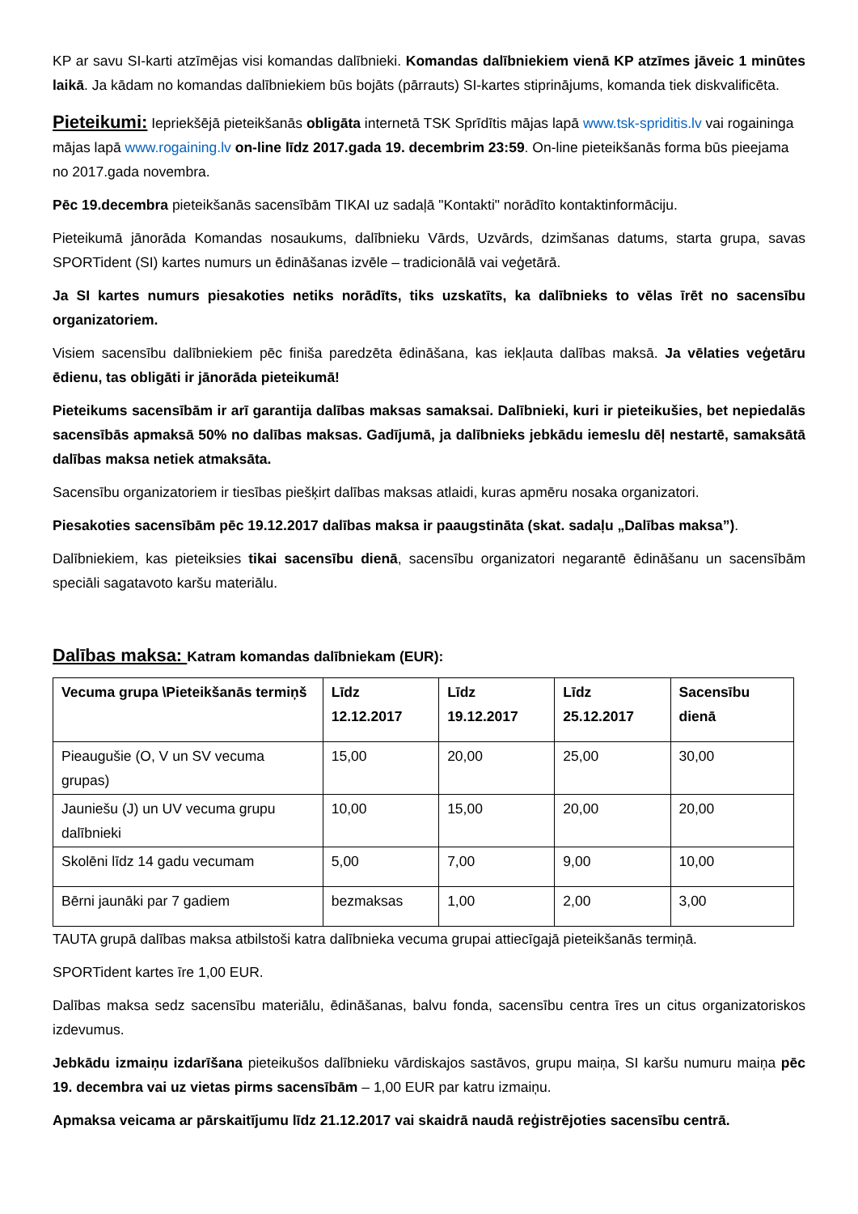KP ar savu SI-karti atzīmējas visi komandas dalībnieki. Komandas dalībniekiem vienā KP atzīmes jāveic 1 minūtes laikā. Ja kādam no komandas dalībniekiem būs bojāts (pārrauts) SI-kartes stiprinājums, komanda tiek diskvalificēta.
Pieteikumi:
Iepriekšējā pieteikšanās obligāta internetā TSK Sprīdītis mājas lapā www.tsk-spriditis.lv vai rogaininga mājas lapā www.rogaining.lv on-line līdz 2017.gada 19. decembrim 23:59. On-line pieteikšanās forma būs pieejama no 2017.gada novembra.
Pēc 19.decembra pieteikšanās sacensībām TIKAI uz sadaļā "Kontakti" norādīto kontaktinformāciju.
Pieteikumā jānorāda Komandas nosaukums, dalībnieku Vārds, Uzvārds, dzimšanas datums, starta grupa, savas SPORTident (SI) kartes numurs un ēdināšanas izvēle – tradicionālā vai veģetārā.
Ja SI kartes numurs piesakoties netiks norādīts, tiks uzskatīts, ka dalībnieks to vēlas īrēt no sacensību organizatoriem.
Visiem sacensību dalībniekiem pēc finiša paredzēta ēdināšana, kas iekļauta dalības maksā. Ja vēlaties veģetāru ēdienu, tas obligāti ir jānorāda pieteikumā!
Pieteikums sacensībām ir arī garantija dalības maksas samaksai. Dalībnieki, kuri ir pieteikušies, bet nepiedalās sacensībās apmaksā 50% no dalības maksas. Gadījumā, ja dalībnieks jebkādu iemeslu dēļ nestartē, samaksātā dalības maksa netiek atmaksāta.
Sacensību organizatoriem ir tiesības piešķirt dalības maksas atlaidi, kuras apmēru nosaka organizatori.
Piesakoties sacensībām pēc 19.12.2017 dalības maksa ir paaugstināta (skat. sadaļu „Dalības maksa”).
Dalībniekiem, kas pieteiksies tikai sacensību dienā, sacensību organizatori negarantē ēdināšanu un sacensībām speciāli sagatavoto karšu materiālu.
Dalības maksa:
Katram komandas dalībniekam (EUR):
| Vecuma grupa \Pieteikšanās termiņš | Līdz 12.12.2017 | Līdz 19.12.2017 | Līdz 25.12.2017 | Sacensību dienā |
| --- | --- | --- | --- | --- |
| Pieaugušie (O, V un SV vecuma grupas) | 15,00 | 20,00 | 25,00 | 30,00 |
| Jauniešu (J) un UV vecuma grupu dalībnieki | 10,00 | 15,00 | 20,00 | 20,00 |
| Skolēni līdz 14 gadu vecumam | 5,00 | 7,00 | 9,00 | 10,00 |
| Bērni jaunāki par 7 gadiem | bezmaksas | 1,00 | 2,00 | 3,00 |
TAUTA grupā dalības maksa atbilstoši katra dalībnieka vecuma grupai attiecīgajā pieteikšanās termiņā.
SPORTident kartes īre 1,00 EUR.
Dalības maksa sedz sacensību materiālu, ēdināšanas, balvu fonda, sacensību centra īres un citus organizatoriskos izdevumus.
Jebkādu izmaiņu izdarīšana pieteikušos dalībnieku vārdiskajos sastāvos, grupu maiņa, SI karšu numuru maiņa pēc 19. decembra vai uz vietas pirms sacensībām – 1,00 EUR par katru izmaiņu.
Apmaksa veicama ar pārskaitījumu līdz 21.12.2017 vai skaidrā naudā reģistrējoties sacensību centrā.